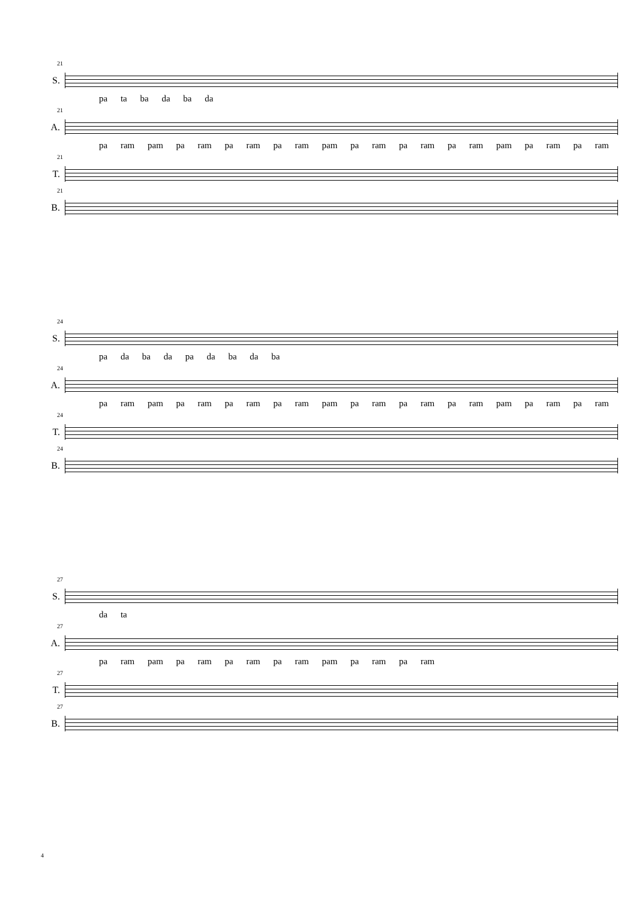21
S.
pa ta ba da ba da
21
A.
pa ram pam pa ram pa ram pa ram pam pa ram pa ram pa ram pam pa ram pa ram
21
T.
21
B.
24
S.
pa da ba da pa da ba da ba
24
A.
pa ram pam pa ram pa ram pa ram pam pa ram pa ram pa ram pam pa ram pa ram
24
T.
24
B.
27
S.
da ta
27
A.
pa ram pam pa ram pa ram pa ram pam pa ram pa ram
27
T.
27
B.
4